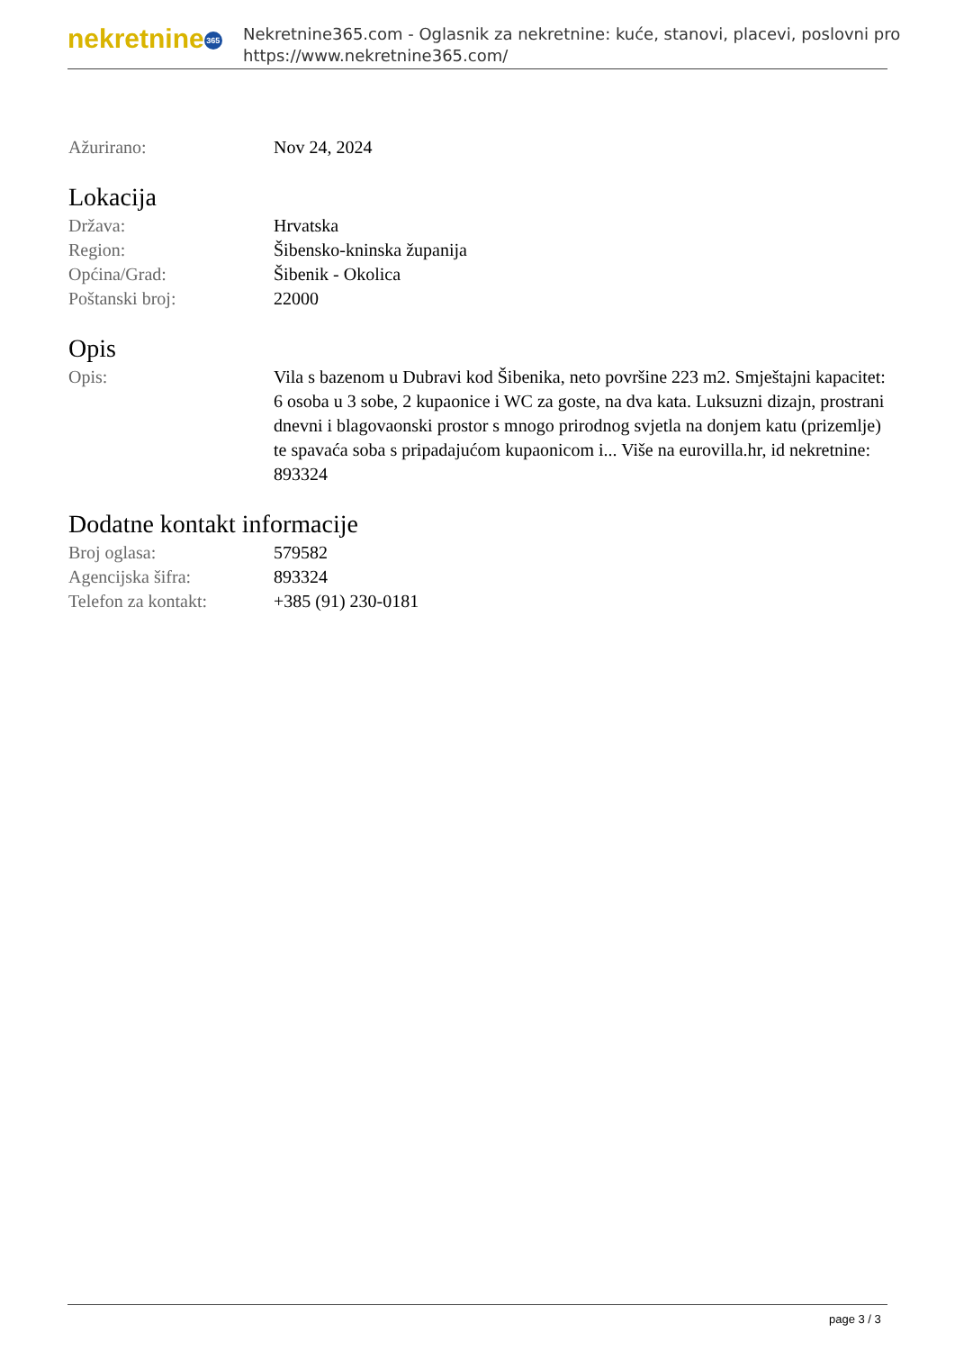nekretnine 365
Nekretnine365.com - Oglasnik za nekretnine: kuće, stanovi, placevi, poslovni pro
https://www.nekretnine365.com/
| Ažurirano: | Nov 24, 2024 |
Lokacija
| Država: | Hrvatska |
| Region: | Šibensko-kninska županija |
| Općina/Grad: | Šibenik - Okolica |
| Poštanski broj: | 22000 |
Opis
| Opis: | Vila s bazenom u Dubravi kod Šibenika, neto površine 223 m2. Smještajni kapacitet: 6 osoba u 3 sobe, 2 kupaonice i WC za goste, na dva kata. Luksuzni dizajn, prostrani dnevni i blagovaonski prostor s mnogo prirodnog svjetla na donjem katu (prizemlje) te spavaća soba s pripadajućom kupaonicom i... Više na eurovilla.hr, id nekretnine: 893324 |
Dodatne kontakt informacije
| Broj oglasa: | 579582 |
| Agencijska šifra: | 893324 |
| Telefon za kontakt: | +385 (91) 230-0181 |
page 3 / 3